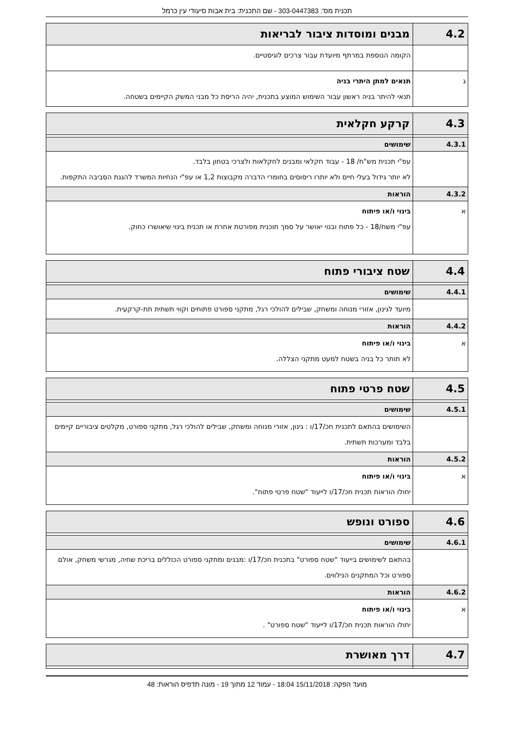תכנית מס': 303-0447383 - שם התכנית: בית אבות סיעודי עין כרמל
| 4.2 | מבנים ומוסדות ציבור לבריאות |
| | הקומה הנוספת במרתף מיועדת עבור צרכים לוגיסטיים. |
| ג | תנאים למתן היתרי בניה תנאי להיתר בניה ראשון עבור השימוש המוצע בתכנית, יהיה הריסת כל מבני המשק הקיימים בשטחה. |
| 4.3 | קרקע חקלאית |
| 4.3.1 | שימושים |
| | עפ"י תכנית מש"ח/ 18 - עבוד חקלאי ומבנים לחקלאות ולצרכי בטחון בלבד. לא יותר גידול בעלי חיים ולא יותרו ריסוסים בחומרי הדברה מקבוצות 1,2 או עפ"י הנחיות המשרד להגנת הסביבה התקפות. |
| 4.3.2 | הוראות |
| א | בינוי ו/או פיתוח עפ"י משח/18 - כל פתוח ובנוי יאושר על סמך תוכנית מפורטת אחרת או תכנית בינוי שיאושרו כחוק. |
| 4.4 | שטח ציבורי פתוח |
| 4.4.1 | שימושים |
| | מיועד לגינון, אזורי מנוחה ומשחק, שבילים להולכי רגל, מתקני ספורט פתוחים וקווי תשתית תת-קרקעית. |
| 4.4.2 | הוראות |
| א | בינוי ו/או פיתוח לא תותר כל בניה בשטח למעט מתקני הצללה. |
| 4.5 | שטח פרטי פתוח |
| 4.5.1 | שימושים |
| | השימושים בהתאם לתכנית חכ/17/ו : גינון, אזורי מנוחה ומשחק, שבילים להולכי רגל, מתקני ספורט, מקלטים ציבוריים קיימים בלבד ומערכות תשתית. |
| 4.5.2 | הוראות |
| א | בינוי ו/או פיתוח יחולו הוראות תכנית חכ/17/ו לייעוד "שטח פרטי פתוח". |
| 4.6 | ספורט ונופש |
| 4.6.1 | שימושים |
| | בהתאם לשימושים בייעוד "שטח ספורט" בתכנית חכ/17/ו :מבנים ומתקני ספורט הכוללים בריכת שחיה, מגרשי משחק, אולם ספורט וכל המתקנים הנילווים. |
| 4.6.2 | הוראות |
| א | בינוי ו/או פיתוח יחולו הוראות תכנית חכ/17/ו לייעוד "שטח ספורט" . |
| 4.7 | דרך מאושרת |
מועד הפקה: 15/11/2018 18:04 - עמוד 12 מתוך 19 - מונה תדפיס הוראות: 48